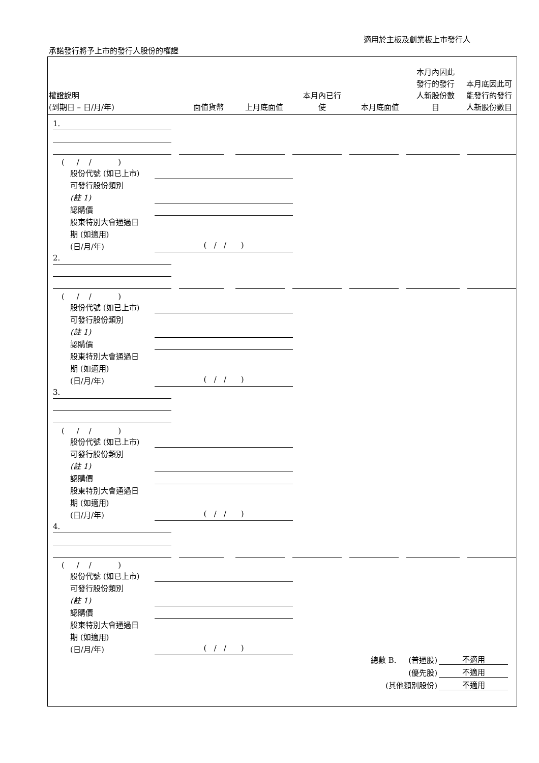適用於主板及創業板上市發行人
承諾發行將予上市的發行人股份的權證
| 權證說明 (到期日 – 日/月/年) | 面值貨幣 | 上月底面值 | 本月內已行 使 | 本月底面值 | 本月內因此 發行的發行 人新股份數 目 | 本月底因此可 能發行的發行 人新股份數目 |
| --- | --- | --- | --- | --- | --- | --- |
1.
( / / )
股份代號 (如已上市)
可發行股份類別
(註 1)
認購價
股東特別大會通過日
期 (如適用)
(日/月/年)
( / / )
2.
( / / )
股份代號 (如已上市)
可發行股份類別
(註 1)
認購價
股東特別大會通過日
期 (如適用)
(日/月/年)
( / / )
3.
( / / )
股份代號 (如已上市)
可發行股份類別
(註 1)
認購價
股東特別大會通過日
期 (如適用)
(日/月/年)
( / / )
4.
( / / )
股份代號 (如已上市)
可發行股份類別
(註 1)
認購價
股東特別大會通過日
期 (如適用)
(日/月/年)
( / / )
總數 B. (普通股) 不適用
(優先股) 不適用
(其他類別股份) 不適用